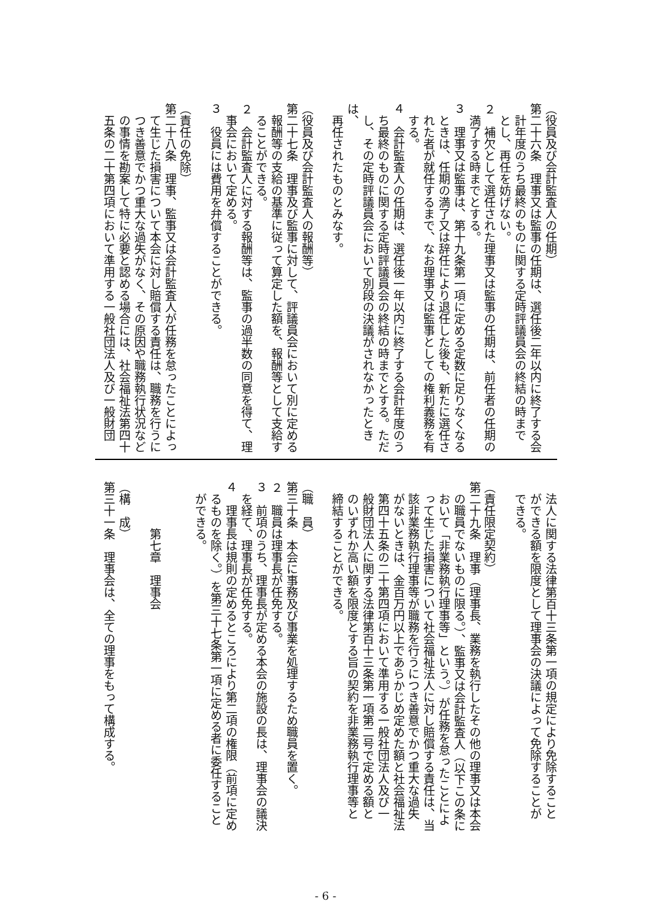（役員及び会計監査人の任期）
第二十六条　理事又は監事の任期は、選任後二年以内に終了する会
　計年度のうち最終のものに関する定時評議員会の終結の時まで
　とし、再任を妨げない。
２　補欠として選任された理事又は監事の任期は、前任者の任期の
　満了する時までとする。
３　理事又は監事は、第十九条第一項に定める定数に足りなくなる
　ときは、任期の満了又は辞任により退任した後も、新たに選任さ
　れた者が就任するまで、なお理事又は監事としての権利義務を有
　する。
４　会計監査人の任期は、選任後一年以内に終了する会計年度のう
　ち最終のものに関する定時評議員会の終結の時までとする。ただ
　し、その定時評議員会において別段の決議がされなかったときは、
　再任されたものとみなす。
（役員及び会計監査人の報酬等）
第二十七条　理事及び監事に対して、評議員会において別に定める
　報酬等の支給の基準に従って算定した額を、報酬等として支給す
　ることができる。
２　会計監査人に対する報酬等は、監事の過半数の同意を得て、理
　事会において定める。
３　役員には費用を弁償することができる。
（責任の免除）
第二十八条　理事、監事又は会計監査人が任務を怠ったことによっ
　て生じた損害について本会に対し賠償する責任は、職務を行うに
　つき善意でかつ重大な過失がなく、その原因や職務執行状況など
　の事情を勘案して特に必要と認める場合には、社会福祉法第四十
　五条の二十第四項において準用する一般社団法人及び一般財団
　法人に関する法律第百十三条第一項の規定により免除すること
　ができる額を限度として理事会の決議によって免除することが
　できる。
（責任限定契約）
第二十九条　理事（理事長、業務を執行したその他の理事又は本会
　の職員でないものに限る。）、監事又は会計監査人（以下この条に
　おいて「非業務執行理事等」という。）が任務を怠ったことによ
　って生じた損害について社会福祉法人に対し賠償する責任は、当
　該非業務執行理事等が職務を行うにつき善意でかつ重大な過失
　がないときは、金百万円以上であらかじめ定めた額と社会福祉法
　第四十五条の二十第四項において準用する一般社団法人及び一
　般財団法人に関する法律第百十三条第一項第二号で定める額と
　のいずれか高い額を限度とする旨の契約を非業務執行理事等と
　締結することができる。
（職　員）
第三十条　本会に事務及び事業を処理するため職員を置く。
２　職員は理事長が任免する。
３　前項のうち、理事長が定める本会の施設の長は、理事会の議決
　を経て、理事長が任免する。
４　理事長は規則の定めるところにより第二項の権限（前項に定め
　るものを除く。）を第三十七条第一項に定める者に委任すること
　ができる。
　　　　第七章　理事会
（構　成）
第三十一条　理事会は、全ての理事をもって構成する。
- 6 -